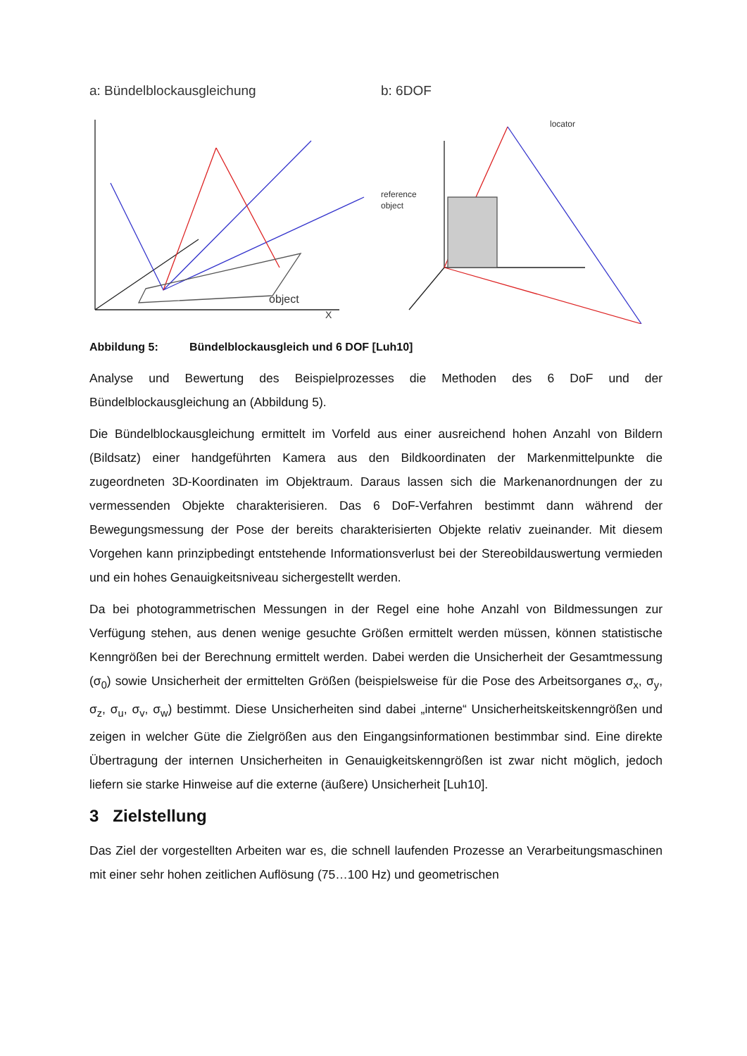a: Bündelblockausgleichung
object
X
b: 6DOF
reference
object
locator
Abbildung 5: Bündelblockausgleich und 6 DOF [Luh10]
Analyse und Bewertung des Beispielprozesses die Methoden des 6 DoF und der Bündelblockausgleichung an (Abbildung 5).
Die Bündelblockausgleichung ermittelt im Vorfeld aus einer ausreichend hohen Anzahl von Bildern (Bildsatz) einer handgeführten Kamera aus den Bildkoordinaten der Markenmittel­punkte die zugeordneten 3D-Koordinaten im Objektraum. Daraus lassen sich die Markenanordnungen der zu vermessenden Objekte charakterisieren. Das 6 DoF-Verfahren bestimmt dann während der Bewegungsmessung der Pose der bereits charakterisierten Objekte relativ zueinander. Mit diesem Vorgehen kann prinzipbedingt entstehende Informationsverlust bei der Stereobildauswertung vermieden und ein hohes Genauigkeits­niveau sichergestellt werden.
Da bei photogrammetrischen Messungen in der Regel eine hohe Anzahl von Bildmessungen zur Verfügung stehen, aus denen wenige gesuchte Größen ermittelt werden müssen, können statistische Kenngrößen bei der Berechnung ermittelt werden. Dabei werden die Unsicherheit der Gesamtmessung (σ<sub>0</sub>) sowie Unsicherheit der ermittelten Größen (beispielsweise für die Pose des Arbeitsorganes σ<sub>x</sub>, σ<sub>y</sub>, σ<sub>z</sub>, σ<sub>u</sub>, σ<sub>v</sub>, σ<sub>w</sub>) bestimmt. Diese Unsicherheiten sind dabei „interne“ Unsicherheitskeitskenngrößen und zeigen in welcher Güte die Zielgrößen aus den Eingangsinformationen bestimmbar sind. Eine direkte Übertragung der internen Unsicherheiten in Genauigkeitskenngrößen ist zwar nicht möglich, jedoch liefern sie starke Hinweise auf die externe (äußere) Unsicherheit [Luh10].
3 Zielstellung
Das Ziel der vorgestellten Arbeiten war es, die schnell laufenden Prozesse an Verarbeitungs­maschinen mit einer sehr hohen zeitlichen Auflösung (75…100 Hz) und geometrischen